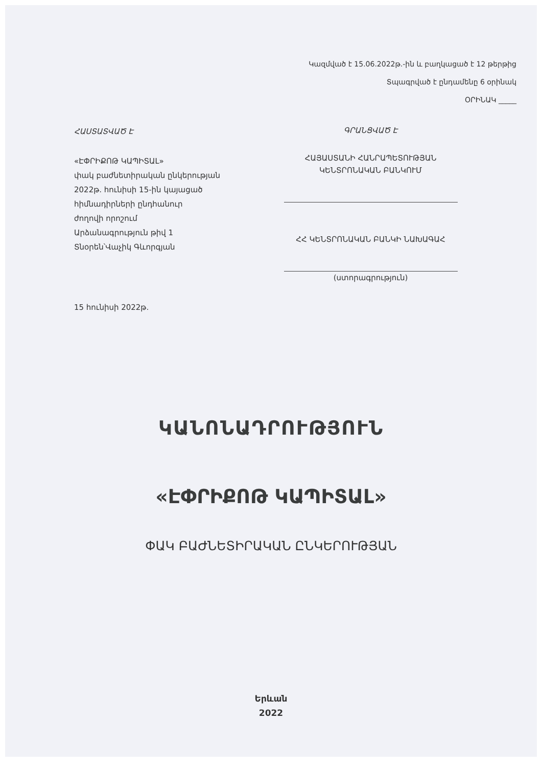Կազմված է 15.06.2022թ.-ին և բաղկացած է 12 թերթից
Տպագրված է ընդամենը 6 օրինակ
ՕՐԻՆԱԿ _____
ՀԱՍՏԱՏՎԱԾ Է
«ԷՓՐԻՔՈԹ ԿԱՊԻՏԱԼ»
փակ բաժնետիրական ընկերության
2022թ. հունիսի 15-ին կայացած
հիմնադիրների ընդհանուր
ժողովի որոշում
Արձանագրություն թիվ 1
Տնօրեն՝Վաչիկ Գևորգյան
15 հունիսի 2022թ.
ԳՐԱՆՑՎԱԾ Է
ՀԱՅԱՍՏԱՆԻ ՀԱՆՐԱՊԵՏՈՒԹՅԱՆ
ԿԵՆՏՐՈՆԱԿԱՆ ԲԱՆԿՈՒՄ
ՀՀ ԿԵՆՏՐՈՆԱԿԱՆ ԲԱՆԿԻ ՆԱԽԱԳԱՀ
(ստորագրություն)
ԿԱՆՈՆԱԴՐՈՒԹՅՈՒՆ
«ԷՓՐԻՔՈԹ ԿԱՊԻՏԱԼ»
ՓԱԿ ԲԱԺՆԵՏԻՐԱԿԱՆ ԸՆԿԵՐՈՒԹՅԱՆ
Երևան
2022